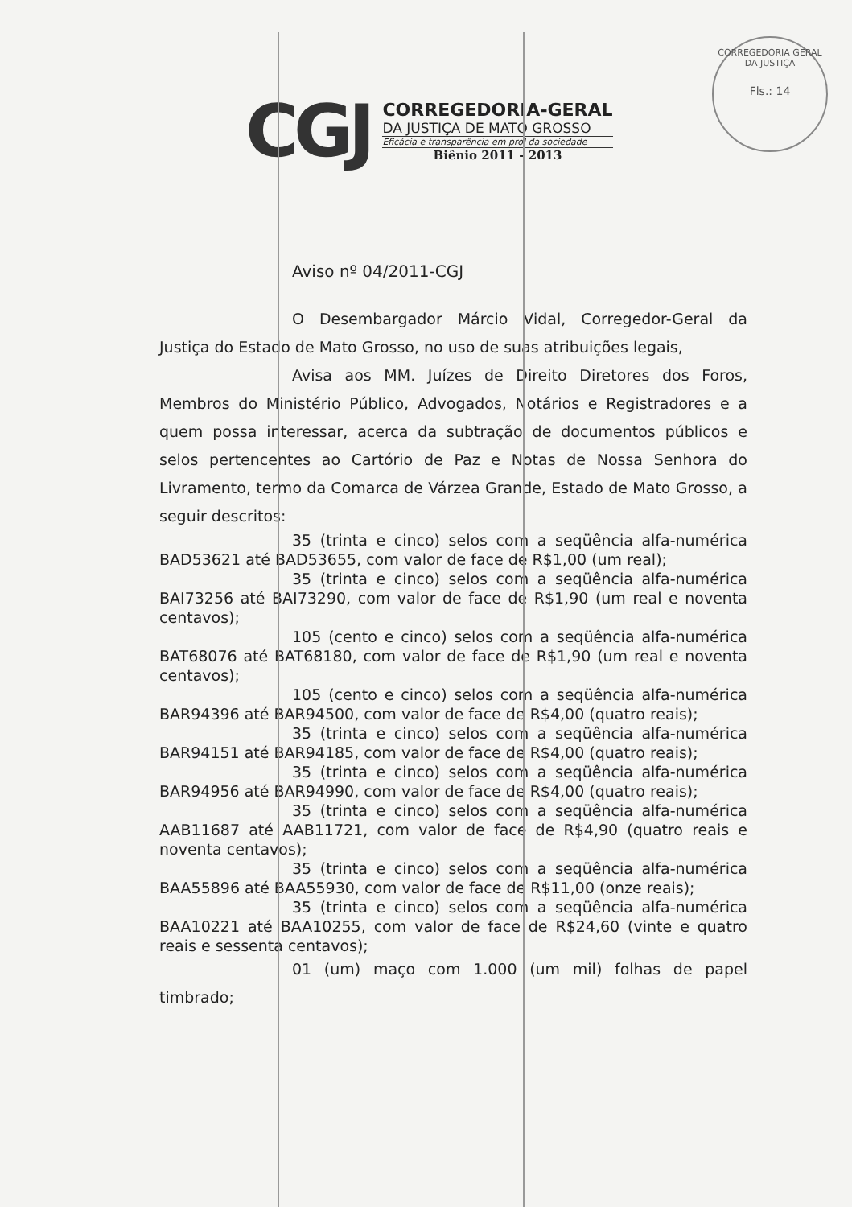CORREGEDORIA GERAL DA JUSTIÇA
Fls.: 14
CGJ
CORREGEDORIA-GERAL
DA JUSTIÇA DE MATO GROSSO
Eficácia e transparência em prol da sociedade
Biênio 2011 - 2013
Aviso nº 04/2011-CGJ
O Desembargador Márcio Vidal, Corregedor-Geral da Justiça do Estado de Mato Grosso, no uso de suas atribuições legais,
Avisa aos MM. Juízes de Direito Diretores dos Foros, Membros do Ministério Público, Advogados, Notários e Registradores e a quem possa interessar, acerca da subtração de documentos públicos e selos pertencentes ao Cartório de Paz e Notas de Nossa Senhora do Livramento, termo da Comarca de Várzea Grande, Estado de Mato Grosso, a seguir descritos:
35 (trinta e cinco) selos com a seqüência alfa-numérica BAD53621 até BAD53655, com valor de face de R$1,00 (um real);
35 (trinta e cinco) selos com a seqüência alfa-numérica BAI73256 até BAI73290, com valor de face de R$1,90 (um real e noventa centavos);
105 (cento e cinco) selos com a seqüência alfa-numérica BAT68076 até BAT68180, com valor de face de R$1,90 (um real e noventa centavos);
105 (cento e cinco) selos com a seqüência alfa-numérica BAR94396 até BAR94500, com valor de face de R$4,00 (quatro reais);
35 (trinta e cinco) selos com a seqüência alfa-numérica BAR94151 até BAR94185, com valor de face de R$4,00 (quatro reais);
35 (trinta e cinco) selos com a seqüência alfa-numérica BAR94956 até BAR94990, com valor de face de R$4,00 (quatro reais);
35 (trinta e cinco) selos com a seqüência alfa-numérica AAB11687 até AAB11721, com valor de face de R$4,90 (quatro reais e noventa centavos);
35 (trinta e cinco) selos com a seqüência alfa-numérica BAA55896 até BAA55930, com valor de face de R$11,00 (onze reais);
35 (trinta e cinco) selos com a seqüência alfa-numérica BAA10221 até BAA10255, com valor de face de R$24,60 (vinte e quatro reais e sessenta centavos);
01 (um) maço com 1.000 (um mil) folhas de papel timbrado;